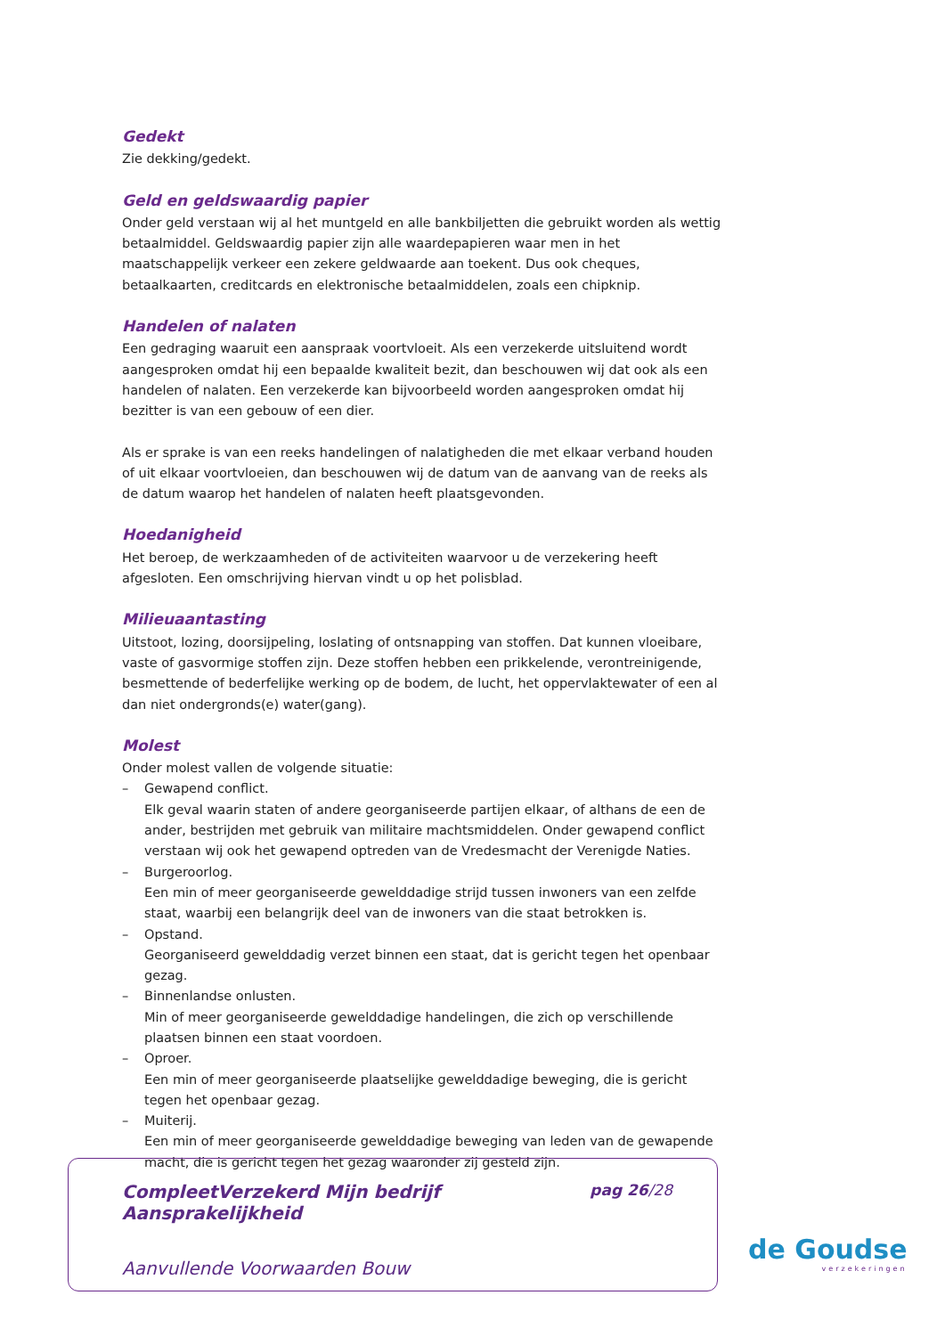Gedekt
Zie dekking/gedekt.
Geld en geldswaardig papier
Onder geld verstaan wij al het muntgeld en alle bankbiljetten die gebruikt worden als wettig betaalmiddel. Geldswaardig papier zijn alle waardepapieren waar men in het maatschappelijk verkeer een zekere geldwaarde aan toekent. Dus ook cheques, betaalkaarten, creditcards en elektronische betaalmiddelen, zoals een chipknip.
Handelen of nalaten
Een gedraging waaruit een aanspraak voortvloeit. Als een verzekerde uitsluitend wordt aangesproken omdat hij een bepaalde kwaliteit bezit, dan beschouwen wij dat ook als een handelen of nalaten. Een verzekerde kan bijvoorbeeld worden aangesproken omdat hij bezitter is van een gebouw of een dier.
Als er sprake is van een reeks handelingen of nalatigheden die met elkaar verband houden of uit elkaar voortvloeien, dan beschouwen wij de datum van de aanvang van de reeks als de datum waarop het handelen of nalaten heeft plaatsgevonden.
Hoedanigheid
Het beroep, de werkzaamheden of de activiteiten waarvoor u de verzekering heeft afgesloten. Een omschrijving hiervan vindt u op het polisblad.
Milieuaantasting
Uitstoot, lozing, doorsijpeling, loslating of ontsnapping van stoffen. Dat kunnen vloeibare, vaste of gasvormige stoffen zijn. Deze stoffen hebben een prikkelende, verontreinigende, besmettende of bederfelijke werking op de bodem, de lucht, het oppervlaktewater of een al dan niet ondergronds(e) water(gang).
Molest
Onder molest vallen de volgende situatie:
– Gewapend conflict.
Elk geval waarin staten of andere georganiseerde partijen elkaar, of althans de een de ander, bestrijden met gebruik van militaire machtsmiddelen. Onder gewapend conflict verstaan wij ook het gewapend optreden van de Vredesmacht der Verenigde Naties.
– Burgeroorlog.
Een min of meer georganiseerde gewelddadige strijd tussen inwoners van een zelfde staat, waarbij een belangrijk deel van de inwoners van die staat betrokken is.
– Opstand.
Georganiseerd gewelddadig verzet binnen een staat, dat is gericht tegen het openbaar gezag.
– Binnenlandse onlusten.
Min of meer georganiseerde gewelddadige handelingen, die zich op verschillende plaatsen binnen een staat voordoen.
– Oproer.
Een min of meer georganiseerde plaatselijke gewelddadige beweging, die is gericht tegen het openbaar gezag.
– Muiterij.
Een min of meer georganiseerde gewelddadige beweging van leden van de gewapende macht, die is gericht tegen het gezag waaronder zij gesteld zijn.
CompleetVerzekerd Mijn bedrijf
Aansprakelijkheid
pag 26/28
Aanvullende Voorwaarden Bouw
de Goudse
verzekeringen